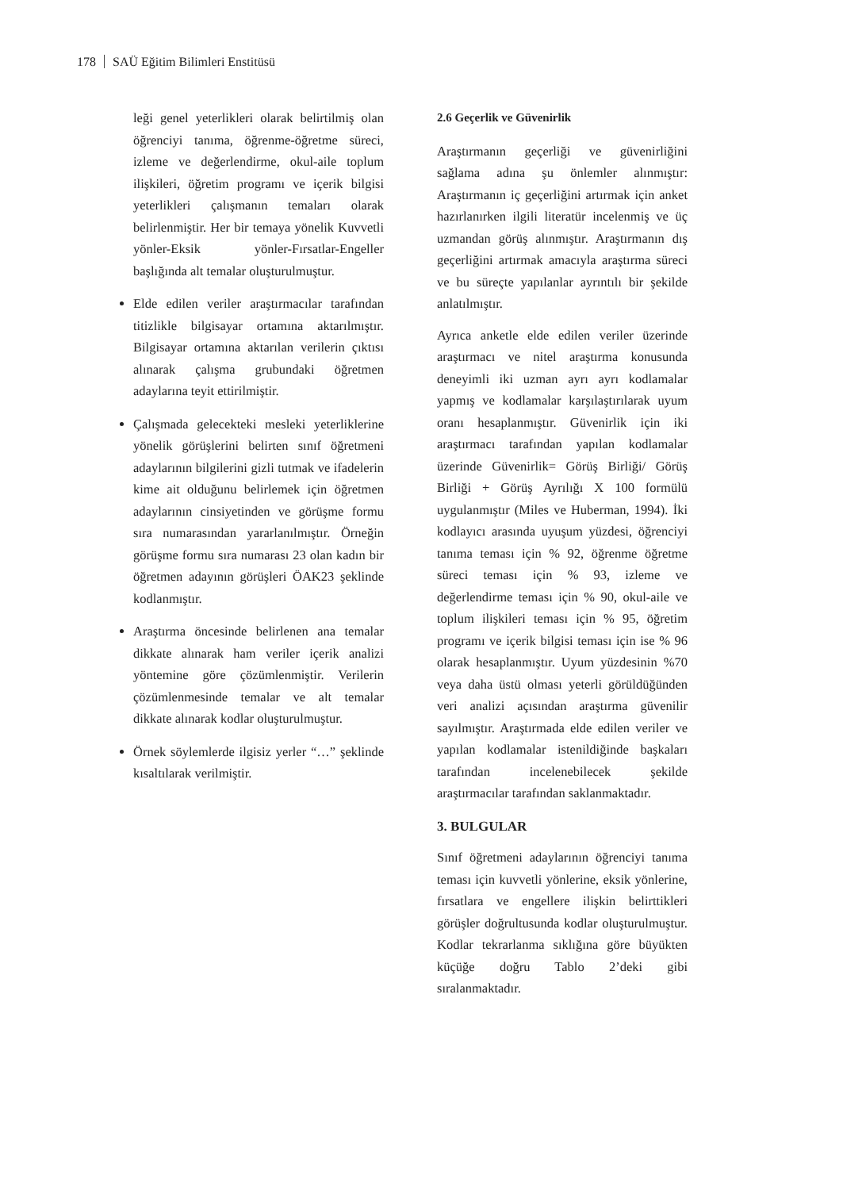178 SAÜ Eğitim Bilimleri Enstitüsü
leği genel yeterlikleri olarak belirtilmiş olan öğrenciyi tanıma, öğrenme-öğretme süreci, izleme ve değerlendirme, okul-aile toplum ilişkileri, öğretim programı ve içerik bilgisi yeterlikleri çalışmanın temaları olarak belirlenmiştir. Her bir temaya yönelik Kuvvetli yönler-Eksik yönler-Fırsatlar-Engeller başlığında alt temalar oluşturulmuştur.
Elde edilen veriler araştırmacılar tarafından titizlikle bilgisayar ortamına aktarılmıştır. Bilgisayar ortamına aktarılan verilerin çıktısı alınarak çalışma grubundaki öğretmen adaylarına teyit ettirilmiştir.
Çalışmada gelecekteki mesleki yeterliklerine yönelik görüşlerini belirten sınıf öğretmeni adaylarının bilgilerini gizli tutmak ve ifadelerin kime ait olduğunu belirlemek için öğretmen adaylarının cinsiyetinden ve görüşme formu sıra numarasından yararlanılmıştır. Örneğin görüşme formu sıra numarası 23 olan kadın bir öğretmen adayının görüşleri ÖAK23 şeklinde kodlanmıştır.
Araştırma öncesinde belirlenen ana temalar dikkate alınarak ham veriler içerik analizi yöntemine göre çözümlenmiştir. Verilerin çözümlenmesinde temalar ve alt temalar dikkate alınarak kodlar oluşturulmuştur.
Örnek söylemlerde ilgisiz yerler “…” şeklinde kısaltılarak verilmiştir.
2.6 Geçerlik ve Güvenirlik
Araştırmanın geçerliği ve güvenirliğini sağlama adına şu önlemler alınmıştır: Araştırmanın iç geçerliğini artırmak için anket hazırlanırken ilgili literatür incelenmiş ve üç uzmandan görüş alınmıştır. Araştırmanın dış geçerliğini artırmak amacıyla araştırma süreci ve bu süreçte yapılanlar ayrıntılı bir şekilde anlatılmıştır.
Ayrıca anketle elde edilen veriler üzerinde araştırmacı ve nitel araştırma konusunda deneyimli iki uzman ayrı ayrı kodlamalar yapmış ve kodlamalar karşılaştırılarak uyum oranı hesaplanmıştır. Güvenirlik için iki araştırmacı tarafından yapılan kodlamalar üzerinde Güvenirlik= Görüş Birliği/ Görüş Birliği + Görüş Ayrılığı X 100 formülü uygulanmıştır (Miles ve Huberman, 1994). İki kodlayıcı arasında uyuşum yüzdesi, öğrenciyi tanıma teması için % 92, öğrenme öğretme süreci teması için % 93, izleme ve değerlendirme teması için % 90, okul-aile ve toplum ilişkileri teması için % 95, öğretim programı ve içerik bilgisi teması için ise % 96 olarak hesaplanmıştır. Uyum yüzdesinin %70 veya daha üstü olması yeterli görüldüğünden veri analizi açısından araştırma güvenilir sayılmıştır. Araştırmada elde edilen veriler ve yapılan kodlamalar istenildiğinde başkaları tarafından incelenebilecek şekilde araştırmacılar tarafından saklanmaktadır.
3. BULGULAR
Sınıf öğretmeni adaylarının öğrenciyi tanıma teması için kuvvetli yönlerine, eksik yönlerine, fırsatlara ve engellere ilişkin belirttikleri görüşler doğrultusunda kodlar oluşturulmuştur. Kodlar tekrarlanma sıklığına göre büyükten küçüğe doğru Tablo 2’deki gibi sıralanmaktadır.